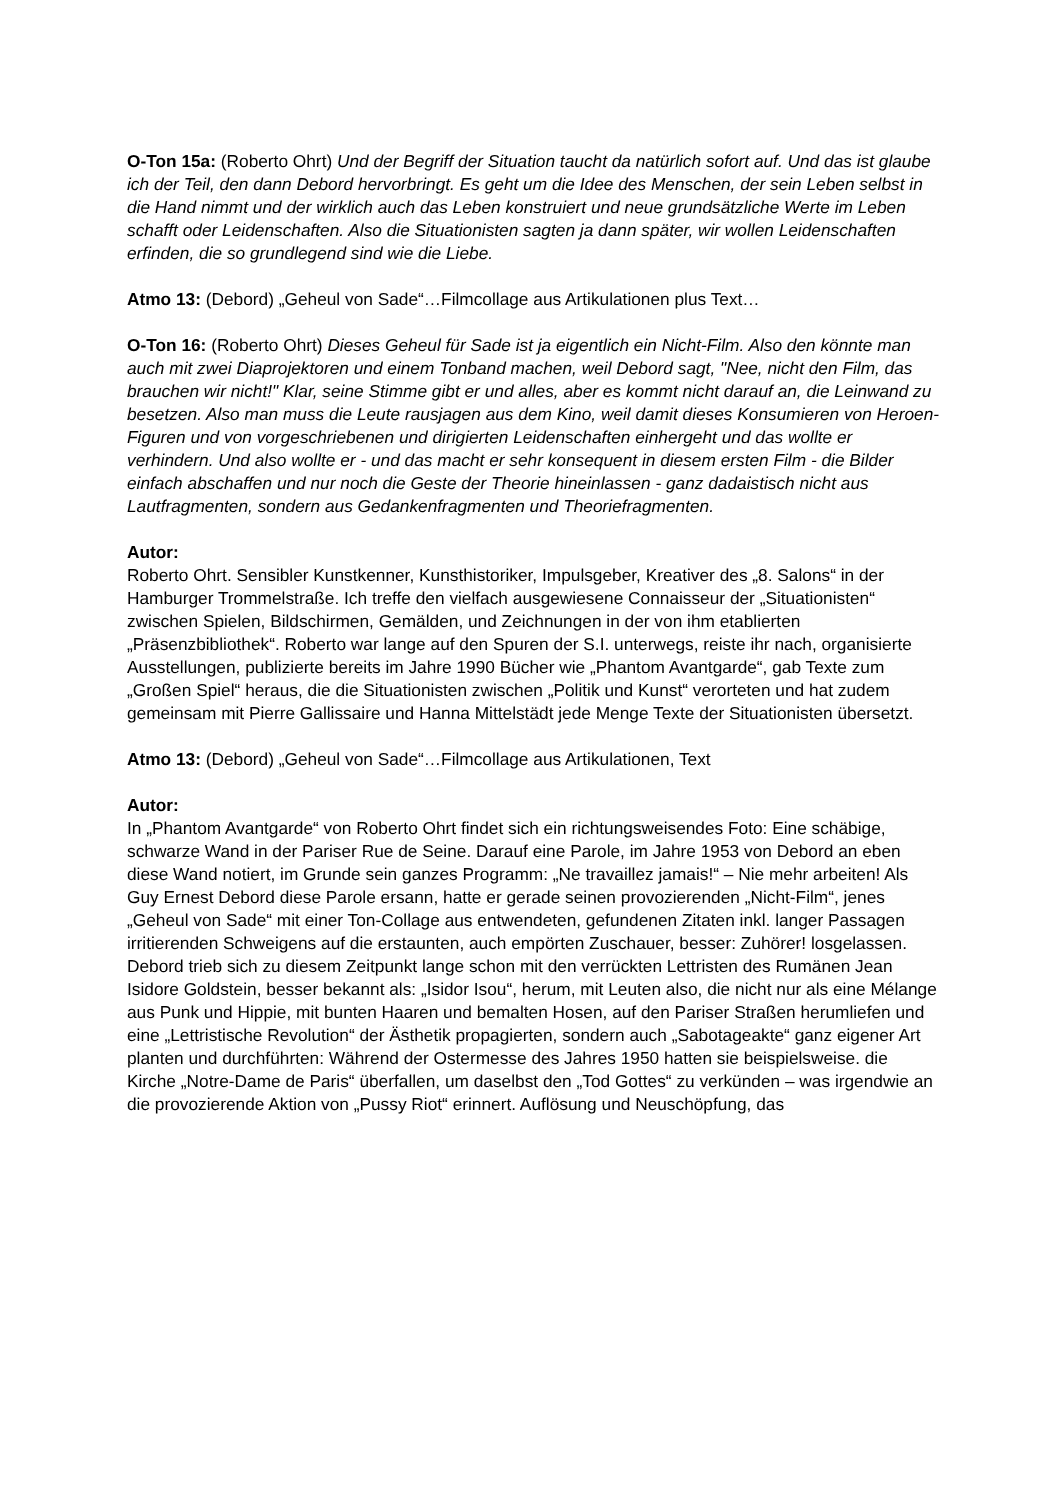O-Ton 15a: (Roberto Ohrt) Und der Begriff der Situation taucht da natürlich sofort auf. Und das ist glaube ich der Teil, den dann Debord hervorbringt. Es geht um die Idee des Menschen, der sein Leben selbst in die Hand nimmt und der wirklich auch das Leben konstruiert und neue grundsätzliche Werte im Leben schafft oder Leidenschaften. Also die Situationisten sagten ja dann später, wir wollen Leidenschaften erfinden, die so grundlegend sind wie die Liebe.
Atmo 13: (Debord) „Geheul von Sade“…Filmcollage aus Artikulationen plus Text…
O-Ton 16: (Roberto Ohrt) Dieses Geheul für Sade ist ja eigentlich ein Nicht-Film. Also den könnte man auch mit zwei Diaprojektoren und einem Tonband machen, weil Debord sagt, "Nee, nicht den Film, das brauchen wir nicht!" Klar, seine Stimme gibt er und alles, aber es kommt nicht darauf an, die Leinwand zu besetzen. Also man muss die Leute rausjagen aus dem Kino, weil damit dieses Konsumieren von Heroen-Figuren und von vorgeschriebenen und dirigierten Leidenschaften einhergeht und das wollte er verhindern. Und also wollte er - und das macht er sehr konsequent in diesem ersten Film - die Bilder einfach abschaffen und nur noch die Geste der Theorie hineinlassen - ganz dadaistisch nicht aus Lautfragmenten, sondern aus Gedankenfragmenten und Theoriefragmenten.
Autor:
Roberto Ohrt. Sensibler Kunstkenner, Kunsthistoriker, Impulsgeber, Kreativer des „8. Salons“ in der Hamburger Trommelstraße. Ich treffe den vielfach ausgewiesene Connaisseur der „Situationisten“ zwischen Spielen, Bildschirmen, Gemälden, und Zeichnungen in der von ihm etablierten „Präsenzbibliothek“. Roberto war lange auf den Spuren der S.I. unterwegs, reiste ihr nach, organisierte Ausstellungen, publizierte bereits im Jahre 1990 Bücher wie „Phantom Avantgarde“, gab Texte zum „Großen Spiel“ heraus, die die Situationisten zwischen „Politik und Kunst“ verorteten und hat zudem gemeinsam mit Pierre Gallissaire und Hanna Mittelstädt jede Menge Texte der Situationisten übersetzt.
Atmo 13: (Debord) „Geheul von Sade“…Filmcollage aus Artikulationen, Text
Autor:
In „Phantom Avantgarde“ von Roberto Ohrt findet sich ein richtungsweisendes Foto: Eine schäbige, schwarze Wand in der Pariser Rue de Seine. Darauf eine Parole, im Jahre 1953 von Debord an eben diese Wand notiert, im Grunde sein ganzes Programm: „Ne travaillez jamais!“ – Nie mehr arbeiten! Als Guy Ernest Debord diese Parole ersann, hatte er gerade seinen provozierenden „Nicht-Film“, jenes „Geheul von Sade“ mit einer Ton-Collage aus entwendeten, gefundenen Zitaten inkl. langer Passagen irritierenden Schweigens auf die erstaunten, auch empörten Zuschauer, besser: Zuhörer! losgelassen. Debord trieb sich zu diesem Zeitpunkt lange schon mit den verrückten Lettristen des Rumänen Jean Isidore Goldstein, besser bekannt als: „Isidor Isou“, herum, mit Leuten also, die nicht nur als eine Mélange aus Punk und Hippie, mit bunten Haaren und bemalten Hosen, auf den Pariser Straßen herumliefen und eine „Lettristische Revolution“ der Ästhetik propagierten, sondern auch „Sabotageakte“ ganz eigener Art planten und durchführten: Während der Ostermesse des Jahres 1950 hatten sie beispielsweise. die Kirche „Notre-Dame de Paris“ überfallen, um daselbst den „Tod Gottes“ zu verkünden – was irgendwie an die provozierende Aktion von „Pussy Riot“ erinnert. Auflösung und Neuschöpfung, das